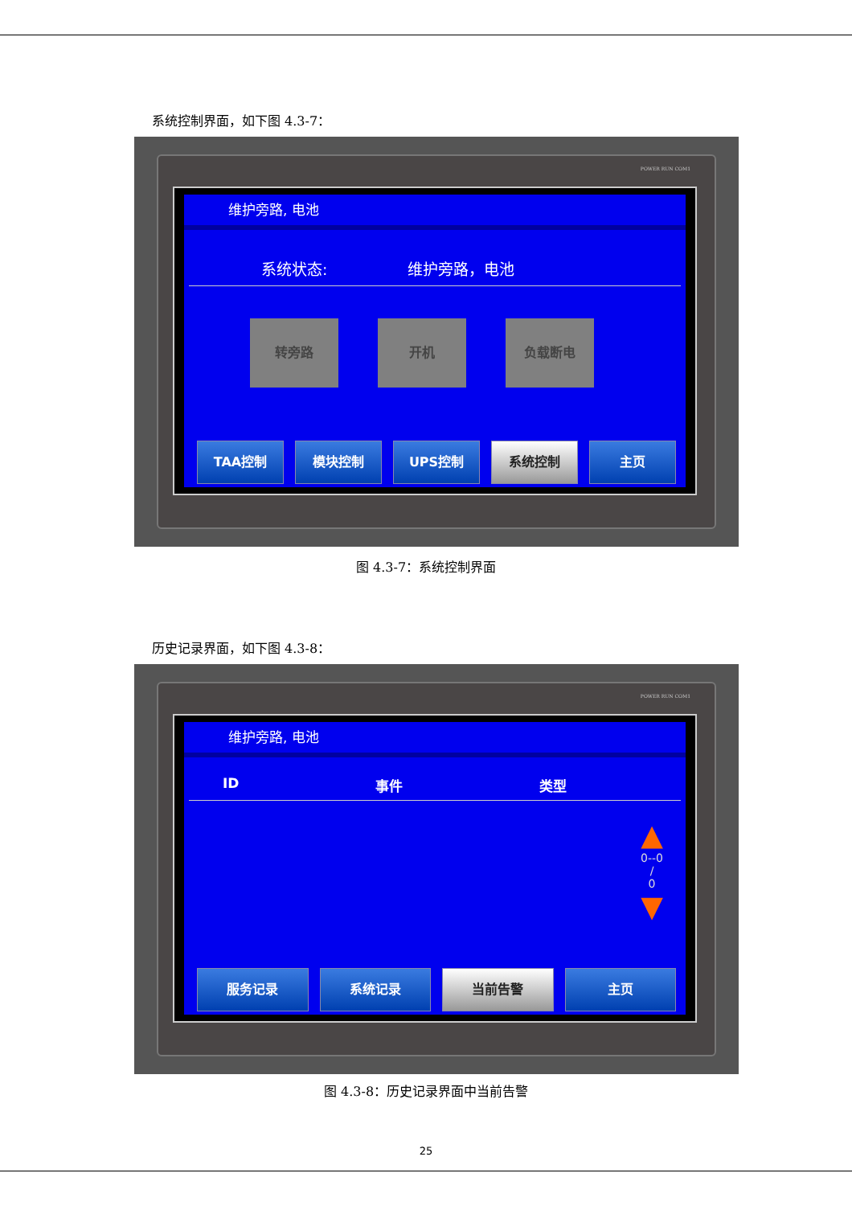系统控制界面，如下图 4.3-7：
POWER RUN COM1
维护旁路, 电池
系统状态: 维护旁路，电池
转旁路 开机 负载断电
TAA控制 模块控制 UPS控制 系统控制 主页
图 4.3-7：系统控制界面
历史记录界面，如下图 4.3-8：
POWER RUN COM1
维护旁路, 电池
ID 事件 类型
▲
0--0
/
0
▼
服务记录 系统记录 当前告警 主页
图 4.3-8：历史记录界面中当前告警
25